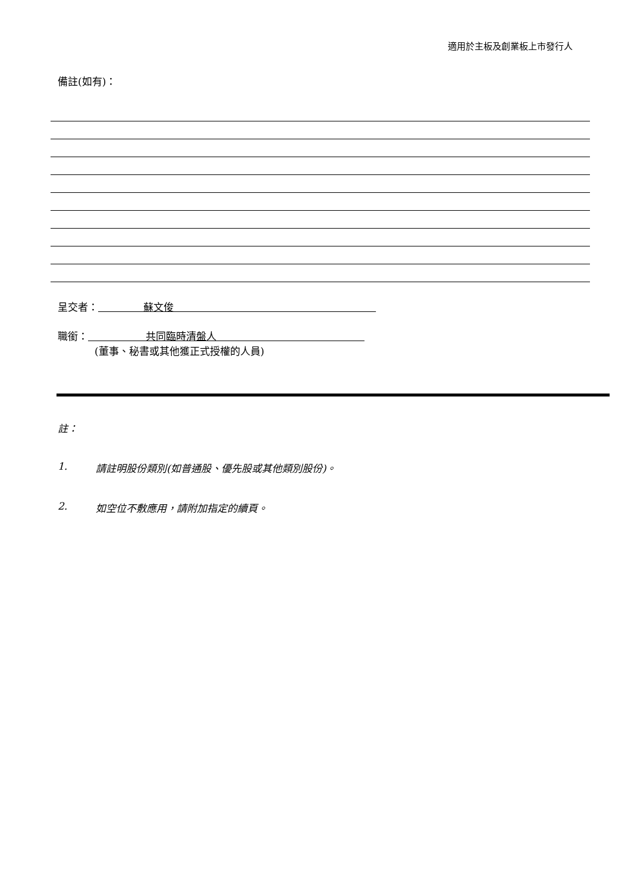適用於主板及創業板上市發行人
備註(如有)：
呈交者： 蘇文俊
職銜： 共同臨時清盤人
(董事、秘書或其他獲正式授權的人員)
註：
1. 請註明股份類別(如普通股、優先股或其他類別股份)。
2. 如空位不敷應用，請附加指定的續頁。